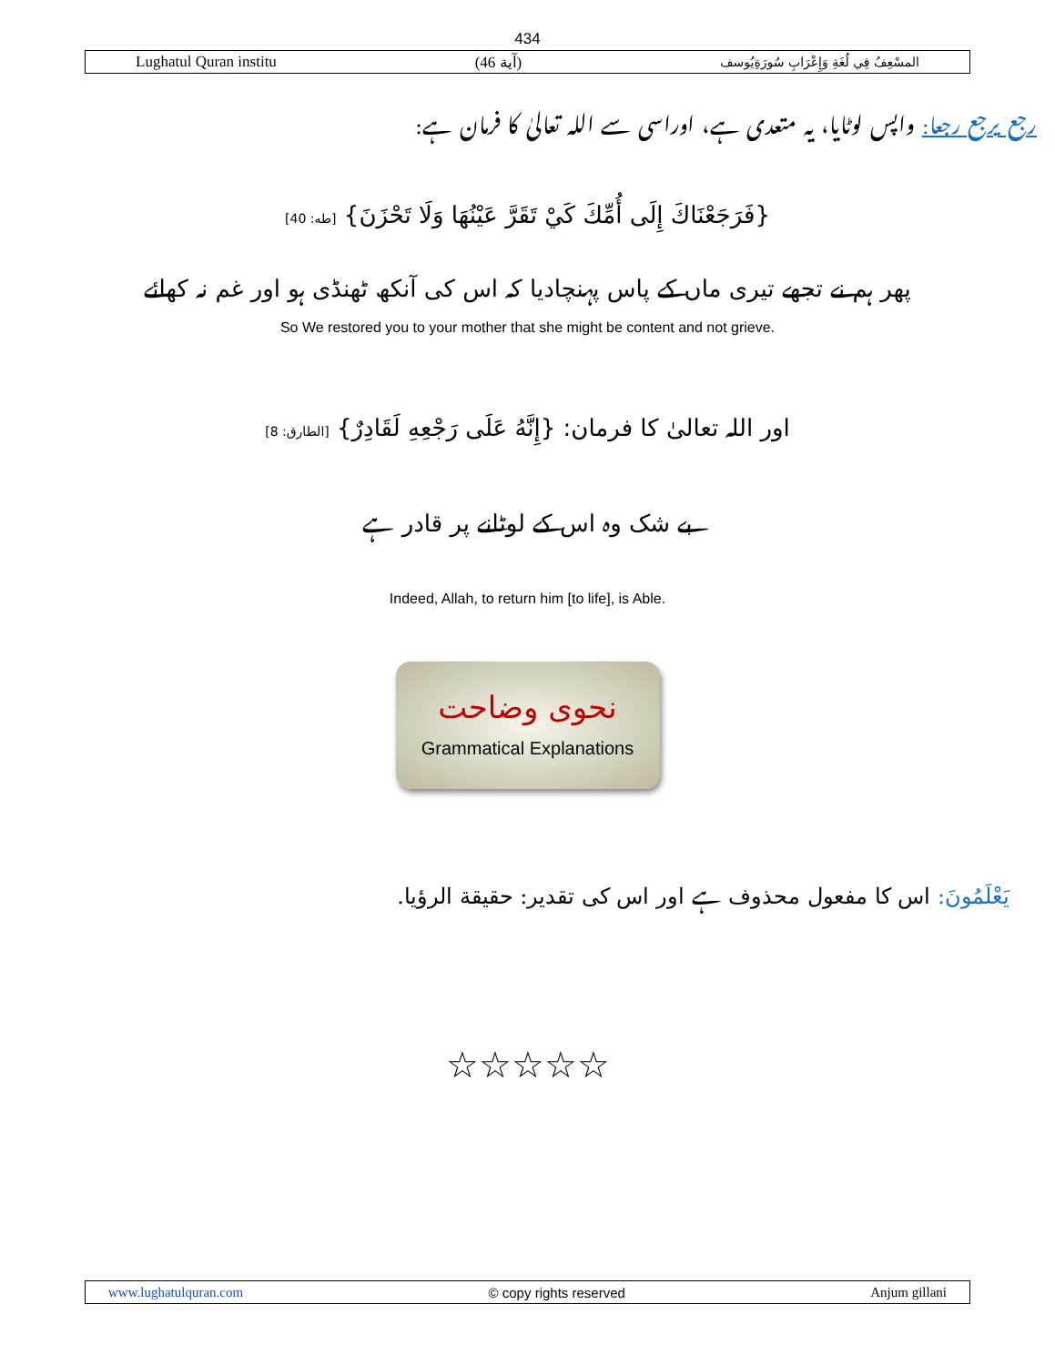434
Lughatul Quran institu (آية 46) المسْعِفُ فِي لُغَةِ وَإِعْرَابِ سُورَةِيُوسف
رجع يرجع رجعا: واپس لوٹایا، یہ متعدی ہے، اوراسی سے اللہ تعالیٰ کا فرمان ہے:
{فَرَجَعْنَاكَ إِلَى أُمِّكَ كَيْ تَقَرَّ عَيْنُهَا وَلَا تَحْزَنَ} [طه: 40]
پھر ہم نے تجھے تیری ماں کے پاس پہنچادیا کہ اس کی آنکھ ٹھنڈی ہو اور غم نہ کھائے
So We restored you to your mother that she might be content and not grieve.
اور اللہ تعالیٰ کا فرمان: {إِنَّهُ عَلَى رَجْعِهِ لَقَادِرٌ} [الطارق: 8]
بے شک وہ اس کے لوٹانے پر قادر ہے
Indeed, Allah, to return him [to life], is Able.
نحوی وضاحت
Grammatical Explanations
يَعْلَمُونَ: اس کا مفعول محذوف ہے اور اس کی تقدیر: حقيقة الرؤيا.
☆☆☆☆☆
www.lughatulquran.com © copy rights reserved Anjum gillani